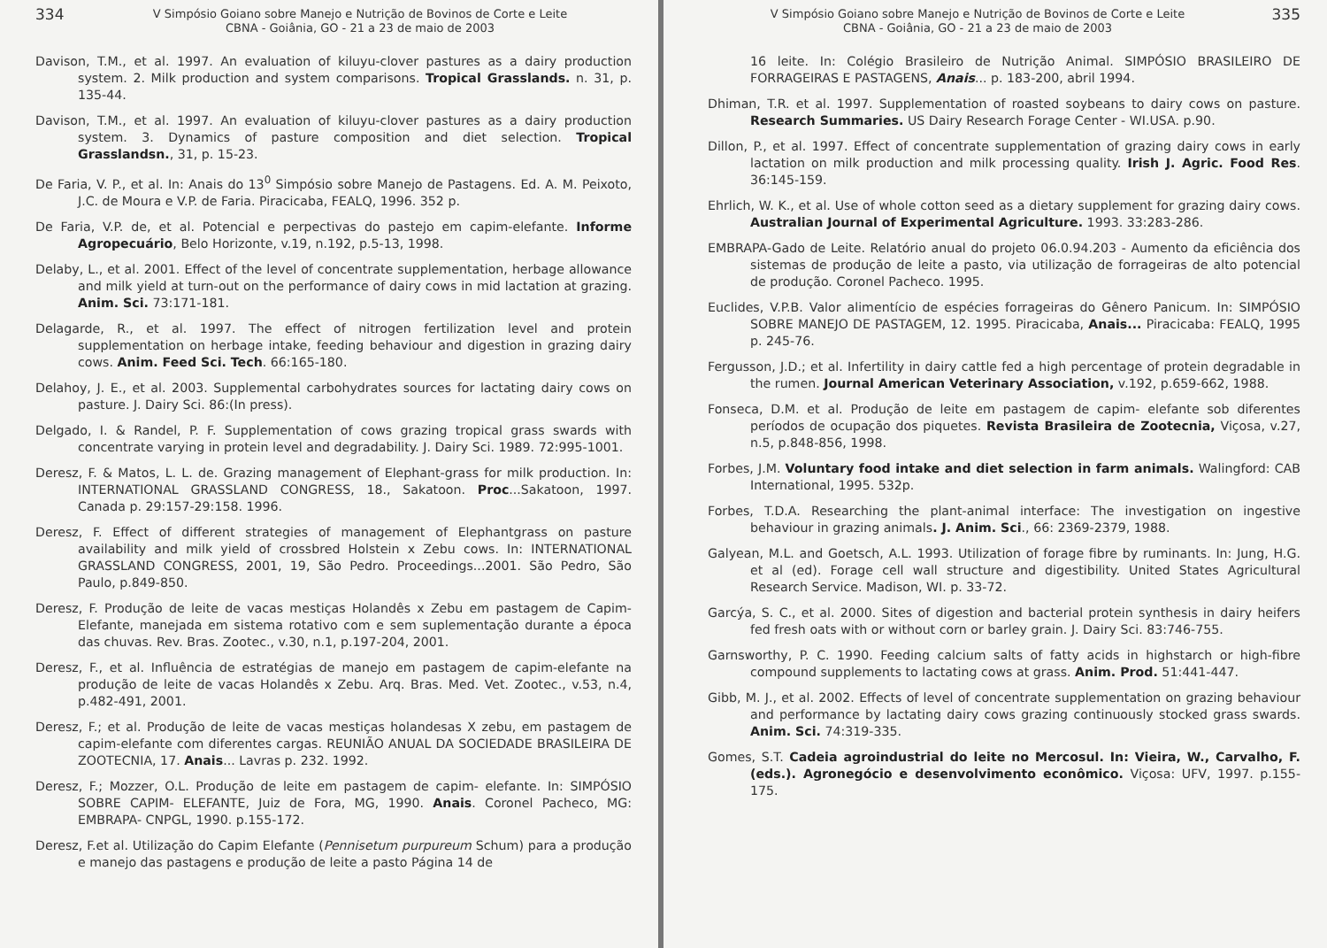334
V Simpósio Goiano sobre Manejo e Nutrição de Bovinos de Corte e Leite
CBNA - Goiânia, GO - 21 a 23 de maio de 2003
Davison, T.M., et al. 1997. An evaluation of kiluyu-clover pastures as a dairy production system. 2. Milk production and system comparisons. Tropical Grasslands. n. 31, p. 135-44.
Davison, T.M., et al. 1997. An evaluation of kiluyu-clover pastures as a dairy production system. 3. Dynamics of pasture composition and diet selection. Tropical Grasslandsn., 31, p. 15-23.
De Faria, V. P., et al. In: Anais do 13<sup>0</sup> Simpósio sobre Manejo de Pastagens. Ed. A. M. Peixoto, J.C. de Moura e V.P. de Faria. Piracicaba, FEALQ, 1996. 352 p.
De Faria, V.P. de, et al. Potencial e perpectivas do pastejo em capim-elefante. Informe Agropecuário, Belo Horizonte, v.19, n.192, p.5-13, 1998.
Delaby, L., et al. 2001. Effect of the level of concentrate supplementation, herbage allowance and milk yield at turn-out on the performance of dairy cows in mid lactation at grazing. Anim. Sci. 73:171-181.
Delagarde, R., et al. 1997. The effect of nitrogen fertilization level and protein supplementation on herbage intake, feeding behaviour and digestion in grazing dairy cows. Anim. Feed Sci. Tech. 66:165-180.
Delahoy, J. E., et al. 2003. Supplemental carbohydrates sources for lactating dairy cows on pasture. J. Dairy Sci. 86:(In press).
Delgado, I. & Randel, P. F. Supplementation of cows grazing tropical grass swards with concentrate varying in protein level and degradability. J. Dairy Sci. 1989. 72:995-1001.
Deresz, F. & Matos, L. L. de. Grazing management of Elephant-grass for milk production. In: INTERNATIONAL GRASSLAND CONGRESS, 18., Sakatoon. Proc...Sakatoon, 1997. Canada p. 29:157-29:158. 1996.
Deresz, F. Effect of different strategies of management of Elephantgrass on pasture availability and milk yield of crossbred Holstein x Zebu cows. In: INTERNATIONAL GRASSLAND CONGRESS, 2001, 19, São Pedro. Proceedings...2001. São Pedro, São Paulo, p.849-850.
Deresz, F. Produção de leite de vacas mestiças Holandês x Zebu em pastagem de Capim-Elefante, manejada em sistema rotativo com e sem suplementação durante a época das chuvas. Rev. Bras. Zootec., v.30, n.1, p.197-204, 2001.
Deresz, F., et al. Influência de estratégias de manejo em pastagem de capim-elefante na produção de leite de vacas Holandês x Zebu. Arq. Bras. Med. Vet. Zootec., v.53, n.4, p.482-491, 2001.
Deresz, F.; et al. Produção de leite de vacas mestiças holandesas X zebu, em pastagem de capim-elefante com diferentes cargas. REUNIÃO ANUAL DA SOCIEDADE BRASILEIRA DE ZOOTECNIA, 17. Anais... Lavras p. 232. 1992.
Deresz, F.; Mozzer, O.L. Produção de leite em pastagem de capim- elefante. In: SIMPÓSIO SOBRE CAPIM- ELEFANTE, Juiz de Fora, MG, 1990. Anais. Coronel Pacheco, MG: EMBRAPA- CNPGL, 1990. p.155-172.
Deresz, F.et al. Utilização do Capim Elefante (Pennisetum purpureum Schum) para a produção e manejo das pastagens e produção de leite a pasto Página 14 de
V Simpósio Goiano sobre Manejo e Nutrição de Bovinos de Corte e Leite
CBNA - Goiânia, GO - 21 a 23 de maio de 2003
335
16 leite. In: Colégio Brasileiro de Nutrição Animal. SIMPÓSIO BRASILEIRO DE FORRAGEIRAS E PASTAGENS, Anais... p. 183-200, abril 1994.
Dhiman, T.R. et al. 1997. Supplementation of roasted soybeans to dairy cows on pasture. Research Summaries. US Dairy Research Forage Center - WI.USA. p.90.
Dillon, P., et al. 1997. Effect of concentrate supplementation of grazing dairy cows in early lactation on milk production and milk processing quality. Irish J. Agric. Food Res. 36:145-159.
Ehrlich, W. K., et al. Use of whole cotton seed as a dietary supplement for grazing dairy cows. Australian Journal of Experimental Agriculture. 1993. 33:283-286.
EMBRAPA-Gado de Leite. Relatório anual do projeto 06.0.94.203 - Aumento da eficiência dos sistemas de produção de leite a pasto, via utilização de forrageiras de alto potencial de produção. Coronel Pacheco. 1995.
Euclides, V.P.B. Valor alimentício de espécies forrageiras do Gênero Panicum. In: SIMPÓSIO SOBRE MANEJO DE PASTAGEM, 12. 1995. Piracicaba, Anais... Piracicaba: FEALQ, 1995 p. 245-76.
Fergusson, J.D.; et al. Infertility in dairy cattle fed a high percentage of protein degradable in the rumen. Journal American Veterinary Association, v.192, p.659-662, 1988.
Fonseca, D.M. et al. Produção de leite em pastagem de capim- elefante sob diferentes períodos de ocupação dos piquetes. Revista Brasileira de Zootecnia, Viçosa, v.27, n.5, p.848-856, 1998.
Forbes, J.M. Voluntary food intake and diet selection in farm animals. Walingford: CAB International, 1995. 532p.
Forbes, T.D.A. Researching the plant-animal interface: The investigation on ingestive behaviour in grazing animals. J. Anim. Sci., 66: 2369-2379, 1988.
Galyean, M.L. and Goetsch, A.L. 1993. Utilization of forage fibre by ruminants. In: Jung, H.G. et al (ed). Forage cell wall structure and digestibility. United States Agricultural Research Service. Madison, WI. p. 33-72.
Garcýa, S. C., et al. 2000. Sites of digestion and bacterial protein synthesis in dairy heifers fed fresh oats with or without corn or barley grain. J. Dairy Sci. 83:746-755.
Garnsworthy, P. C. 1990. Feeding calcium salts of fatty acids in highstarch or high-fibre compound supplements to lactating cows at grass. Anim. Prod. 51:441-447.
Gibb, M. J., et al. 2002. Effects of level of concentrate supplementation on grazing behaviour and performance by lactating dairy cows grazing continuously stocked grass swards. Anim. Sci. 74:319-335.
Gomes, S.T. Cadeia agroindustrial do leite no Mercosul. In: Vieira, W., Carvalho, F. (eds.). Agronegócio e desenvolvimento econômico. Viçosa: UFV, 1997. p.155-175.